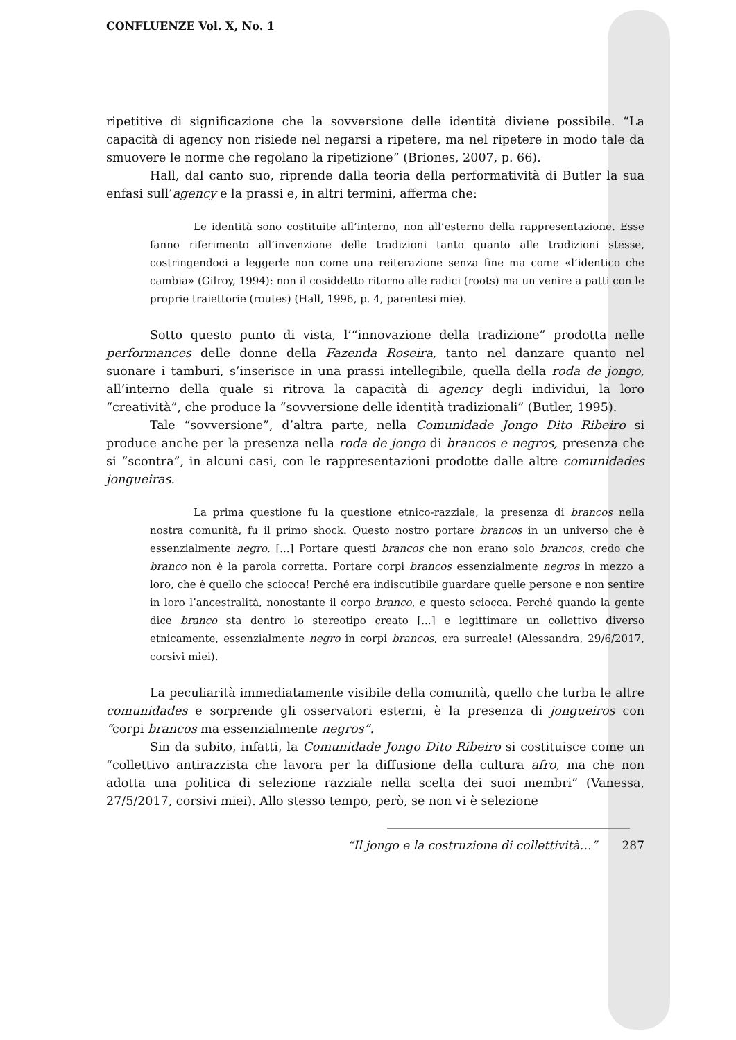CONFLUENZE Vol. X, No. 1
ripetitive di significazione che la sovversione delle identità diviene possibile. “La capacità di agency non risiede nel negarsi a ripetere, ma nel ripetere in modo tale da smuovere le norme che regolano la ripetizione” (Briones, 2007, p. 66).
Hall, dal canto suo, riprende dalla teoria della performatività di Butler la sua enfasi sull’agency e la prassi e, in altri termini, afferma che:
Le identità sono costituite all’interno, non all’esterno della rappresentazione. Esse fanno riferimento all’invenzione delle tradizioni tanto quanto alle tradizioni stesse, costringendoci a leggerle non come una reiterazione senza fine ma come «l’identico che cambia» (Gilroy, 1994): non il cosiddetto ritorno alle radici (roots) ma un venire a patti con le proprie traiettorie (routes) (Hall, 1996, p. 4, parentesi mie).
Sotto questo punto di vista, l’“innovazione della tradizione” prodotta nelle performances delle donne della Fazenda Roseira, tanto nel danzare quanto nel suonare i tamburi, s’inserisce in una prassi intellegibile, quella della roda de jongo, all’interno della quale si ritrova la capacità di agency degli individui, la loro “creatività”, che produce la “sovversione delle identità tradizionali” (Butler, 1995).
Tale “sovversione”, d’altra parte, nella Comunidade Jongo Dito Ribeiro si produce anche per la presenza nella roda de jongo di brancos e negros, presenza che si “scontra”, in alcuni casi, con le rappresentazioni prodotte dalle altre comunidades jongueiras.
La prima questione fu la questione etnico-razziale, la presenza di brancos nella nostra comunità, fu il primo shock. Questo nostro portare brancos in un universo che è essenzialmente negro. [...] Portare questi brancos che non erano solo brancos, credo che branco non è la parola corretta. Portare corpi brancos essenzialmente negros in mezzo a loro, che è quello che sciocca! Perché era indiscutibile guardare quelle persone e non sentire in loro l’ancestralità, nonostante il corpo branco, e questo sciocca. Perché quando la gente dice branco sta dentro lo stereotipo creato [...] e legittimare un collettivo diverso etnicamente, essenzialmente negro in corpi brancos, era surreale! (Alessandra, 29/6/2017, corsivi miei).
La peculiarità immediatamente visibile della comunità, quello che turba le altre comunidades e sorprende gli osservatori esterni, è la presenza di jongueiros con “corpi brancos ma essenzialmente negros”.
Sin da subito, infatti, la Comunidade Jongo Dito Ribeiro si costituisce come un “collettivo antirazzista che lavora per la diffusione della cultura afro, ma che non adotta una politica di selezione razziale nella scelta dei suoi membri” (Vanessa, 27/5/2017, corsivi miei). Allo stesso tempo, però, se non vi è selezione
“Il jongo e la costruzione di collettività…” 287